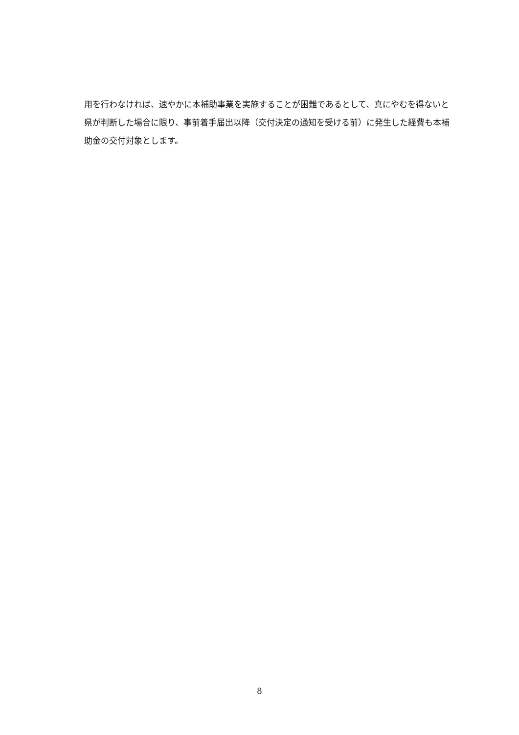用を行わなければ、速やかに本補助事業を実施することが困難であるとして、真にやむを得ないと県が判断した場合に限り、事前着手届出以降（交付決定の通知を受ける前）に発生した経費も本補助金の交付対象とします。
8